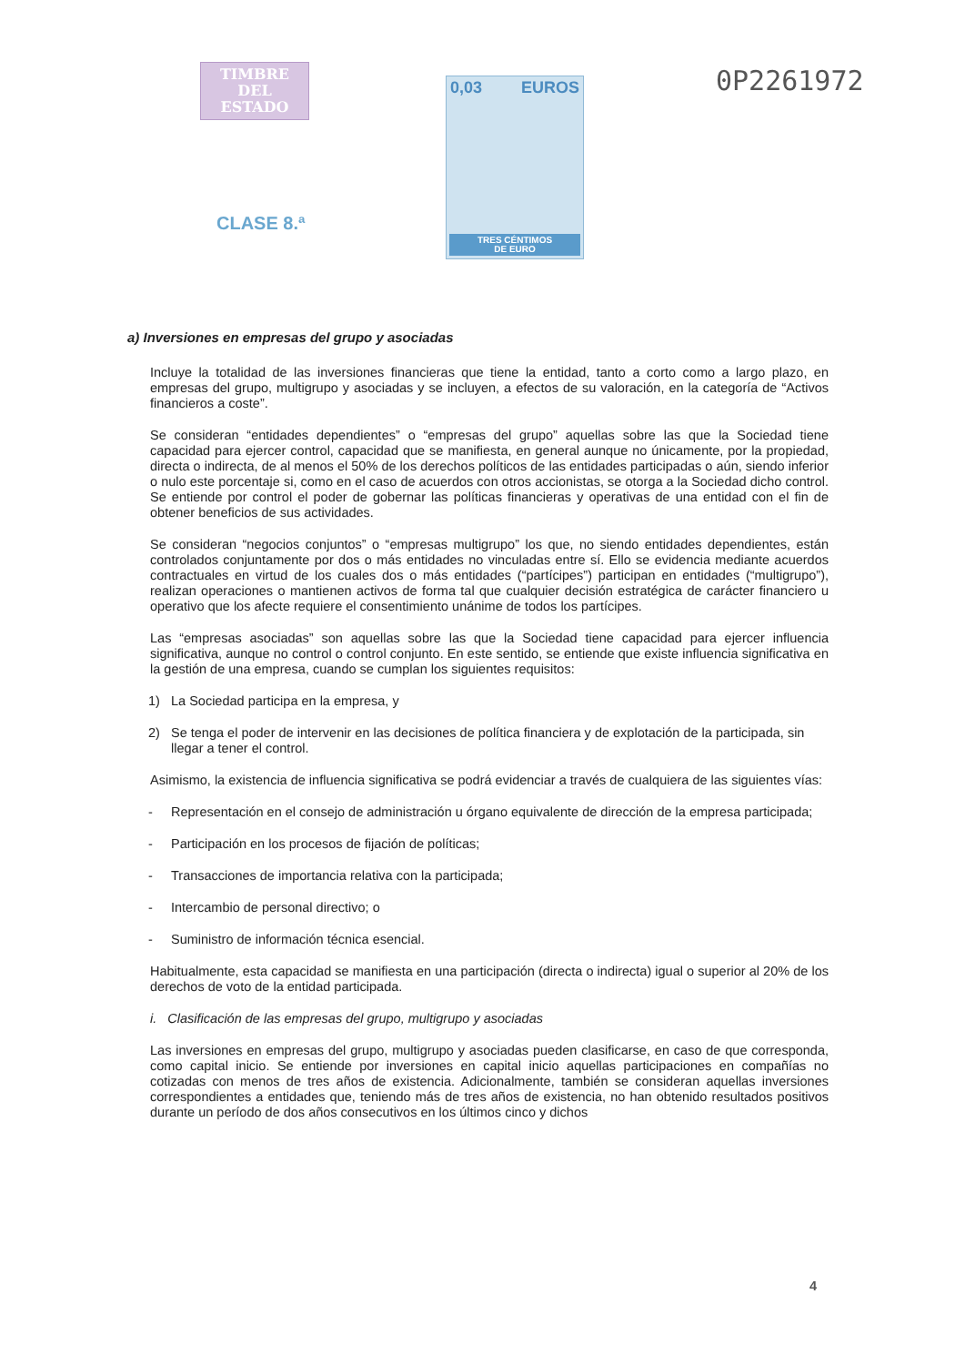TIMBRE
DEL ESTADO
CLASE 8.ª
0,03 EUROS
TRES CÉNTIMOS
DE EURO
0P2261972
a) Inversiones en empresas del grupo y asociadas
Incluye la totalidad de las inversiones financieras que tiene la entidad, tanto a corto como a largo plazo, en empresas del grupo, multigrupo y asociadas y se incluyen, a efectos de su valoración, en la categoría de “Activos financieros a coste”.
Se consideran “entidades dependientes” o “empresas del grupo” aquellas sobre las que la Sociedad tiene capacidad para ejercer control, capacidad que se manifiesta, en general aunque no únicamente, por la propiedad, directa o indirecta, de al menos el 50% de los derechos políticos de las entidades participadas o aún, siendo inferior o nulo este porcentaje si, como en el caso de acuerdos con otros accionistas, se otorga a la Sociedad dicho control. Se entiende por control el poder de gobernar las políticas financieras y operativas de una entidad con el fin de obtener beneficios de sus actividades.
Se consideran “negocios conjuntos” o “empresas multigrupo” los que, no siendo entidades dependientes, están controlados conjuntamente por dos o más entidades no vinculadas entre sí. Ello se evidencia mediante acuerdos contractuales en virtud de los cuales dos o más entidades (“partícipes”) participan en entidades (“multigrupo”), realizan operaciones o mantienen activos de forma tal que cualquier decisión estratégica de carácter financiero u operativo que los afecte requiere el consentimiento unánime de todos los partícipes.
Las “empresas asociadas” son aquellas sobre las que la Sociedad tiene capacidad para ejercer influencia significativa, aunque no control o control conjunto. En este sentido, se entiende que existe influencia significativa en la gestión de una empresa, cuando se cumplan los siguientes requisitos:
1) La Sociedad participa en la empresa, y
2) Se tenga el poder de intervenir en las decisiones de política financiera y de explotación de la participada, sin llegar a tener el control.
Asimismo, la existencia de influencia significativa se podrá evidenciar a través de cualquiera de las siguientes vías:
- Representación en el consejo de administración u órgano equivalente de dirección de la empresa participada;
- Participación en los procesos de fijación de políticas;
- Transacciones de importancia relativa con la participada;
- Intercambio de personal directivo; o
- Suministro de información técnica esencial.
Habitualmente, esta capacidad se manifiesta en una participación (directa o indirecta) igual o superior al 20% de los derechos de voto de la entidad participada.
i. Clasificación de las empresas del grupo, multigrupo y asociadas
Las inversiones en empresas del grupo, multigrupo y asociadas pueden clasificarse, en caso de que corresponda, como capital inicio. Se entiende por inversiones en capital inicio aquellas participaciones en compañías no cotizadas con menos de tres años de existencia. Adicionalmente, también se consideran aquellas inversiones correspondientes a entidades que, teniendo más de tres años de existencia, no han obtenido resultados positivos durante un período de dos años consecutivos en los últimos cinco y dichos
4